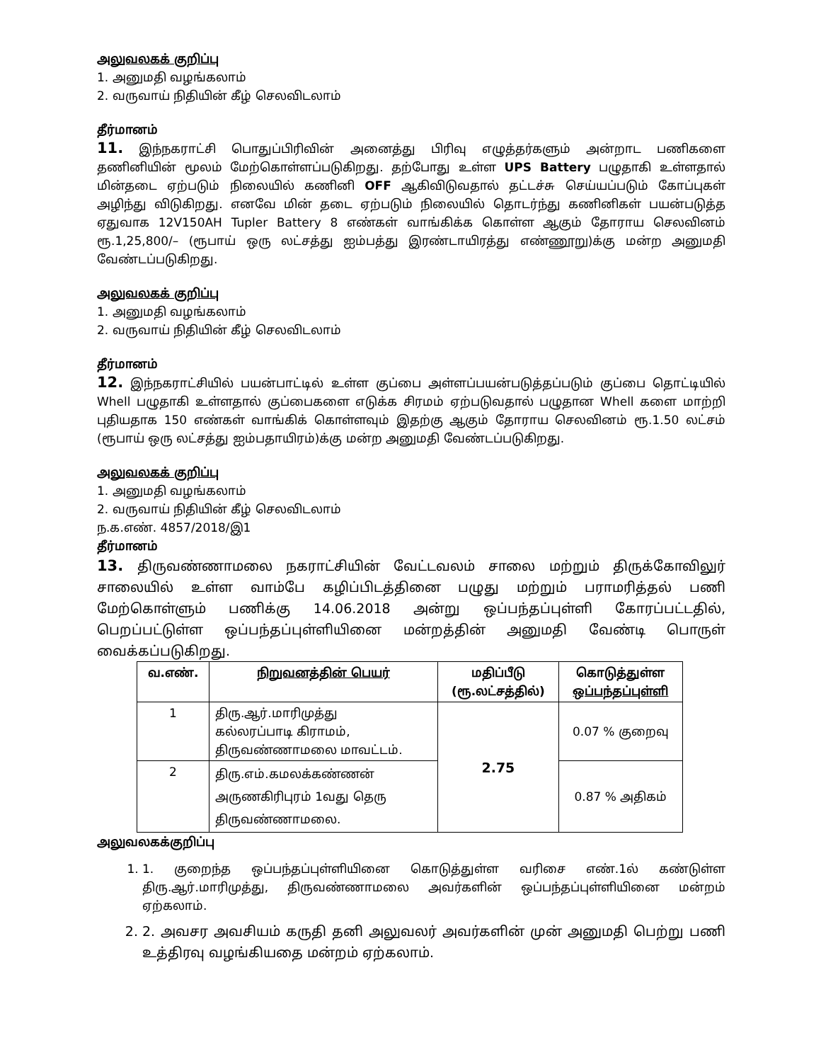அலுவலகக் குறிப்பு
1. அனுமதி வழங்கலாம்
2. வருவாய் நிதியின் கீழ் செலவிடலாம்
தீர்மானம்
11. இந்நகராட்சி பொதுப்பிரிவின் அனைத்து பிரிவு எழுத்தர்களும் அன்றாட பணிகளை தணினியின் மூலம் மேற்கொள்ளப்படுகிறது. தற்போது உள்ள UPS Battery பழுதாகி உள்ளதால் மின்தடை ஏற்படும் நிலையில் கணினி OFF ஆகிவிடுவதால் தட்டச்சு செய்யப்படும் கோப்புகள் அழிந்து விடுகிறது. எனவே மின் தடை ஏற்படும் நிலையில் தொடர்ந்து கணினிகள் பயன்படுத்த ஏதுவாக 12V150AH Tupler Battery 8 எண்கள் வாங்கிக்க கொள்ள ஆகும் தோராய செலவினம் ரூ.1,25,800/– (ரூபாய் ஒரு லட்சத்து ஐம்பத்து இரண்டாயிரத்து எண்ணூறு)க்கு மன்ற அனுமதி வேண்டப்படுகிறது.
அலுவலகக் குறிப்பு
1. அனுமதி வழங்கலாம்
2. வருவாய் நிதியின் கீழ் செலவிடலாம்
தீர்மானம்
12. இந்நகராட்சியில் பயன்பாட்டில் உள்ள குப்பை அள்ளப்பயன்படுத்தப்படும் குப்பை தொட்டியில் Whell பழுதாகி உள்ளதால் குப்பைகளை எடுக்க சிரமம் ஏற்படுவதால் பழுதான Whell களை மாற்றி புதியதாக 150 எண்கள் வாங்கிக் கொள்ளவும் இதற்கு ஆகும் தோராய செலவினம் ரூ.1.50 லட்சம் (ரூபாய் ஒரு லட்சத்து ஐம்பதாயிரம்)க்கு மன்ற அனுமதி வேண்டப்படுகிறது.
அலுவலகக் குறிப்பு
1. அனுமதி வழங்கலாம்
2. வருவாய் நிதியின் கீழ் செலவிடலாம்
ந.க.எண். 4857/2018/இ1
தீர்மானம்
13. திருவண்ணாமலை நகராட்சியின் வேட்டவலம் சாலை மற்றும் திருக்கோவிலுர் சாலையில் உள்ள வாம்பே கழிப்பிடத்தினை பழுது மற்றும் பராமரித்தல் பணி மேற்கொள்ளும் பணிக்கு 14.06.2018 அன்று ஒப்பந்தப்புள்ளி கோரப்பட்டதில், பெறப்பட்டுள்ள ஒப்பந்தப்புள்ளியினை மன்றத்தின் அனுமதி வேண்டி பொருள் வைக்கப்படுகிறது.
| வ.எண். | நிறுவனத்தின் பெயர் | மதிப்பீடு (ரூ.லட்சத்தில்) | கொடுத்துள்ள ஒப்பந்தப்புள்ளி |
| --- | --- | --- | --- |
| 1 | திரு.ஆர்.மாரிமுத்து கல்லரப்பாடி கிராமம், திருவண்ணாமலை மாவட்டம். | 2.75 | 0.07 % குறைவு |
| 2 | திரு.எம்.கமலக்கண்ணன் அருணகிரிபுரம் 1வது தெரு திருவண்ணாமலை. | | 0.87 % அதிகம் |
அலுவலகக்குறிப்பு
1. 1. குறைந்த ஒப்பந்தப்புள்ளியினை கொடுத்துள்ள வரிசை எண்.1ல் கண்டுள்ள திரு.ஆர்.மாரிமுத்து, திருவண்ணாமலை அவர்களின் ஒப்பந்தப்புள்ளியினை மன்றம் ஏற்கலாம்.
2. 2. அவசர அவசியம் கருதி தனி அலுவலர் அவர்களின் முன் அனுமதி பெற்று பணி உத்திரவு வழங்கியதை மன்றம் ஏற்கலாம்.